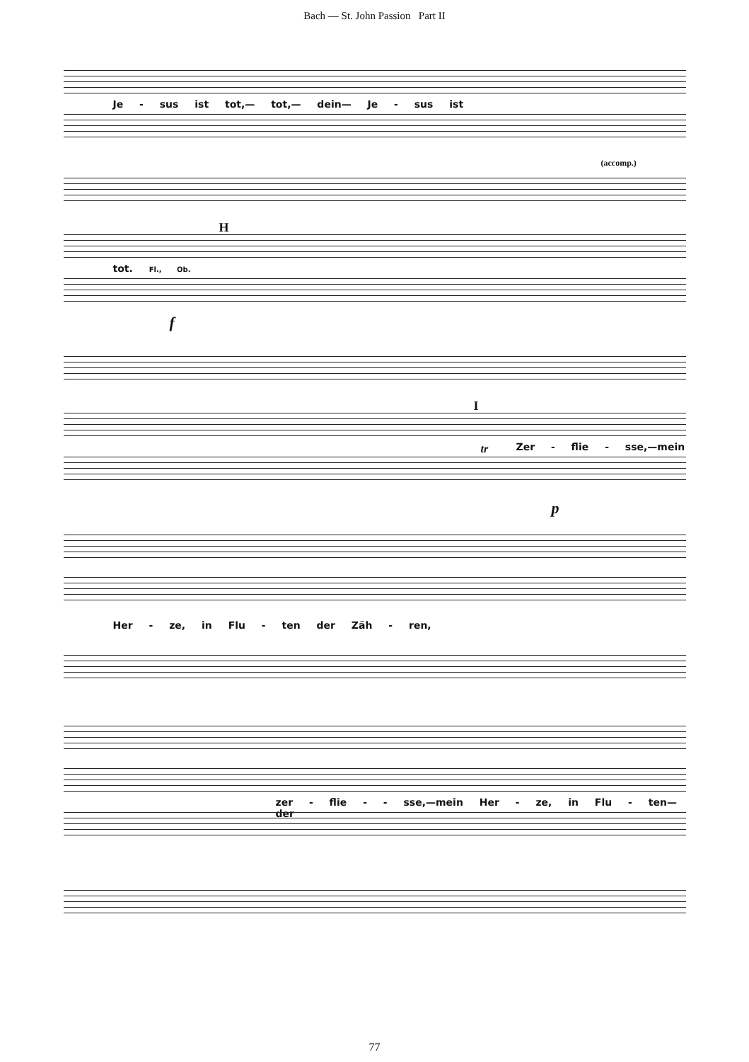Bach — St. John Passion Part II
Je - sus ist tot,— tot,— dein— Je - sus ist
(accomp.)
H
tot. Fl., Ob.
f
I
Zer - flie - sse,—mein
tr
p
Her - ze, in Flu - ten der Zäh - ren,
zer - flie - - sse,—mein Her - ze, in Flu - ten— der
77